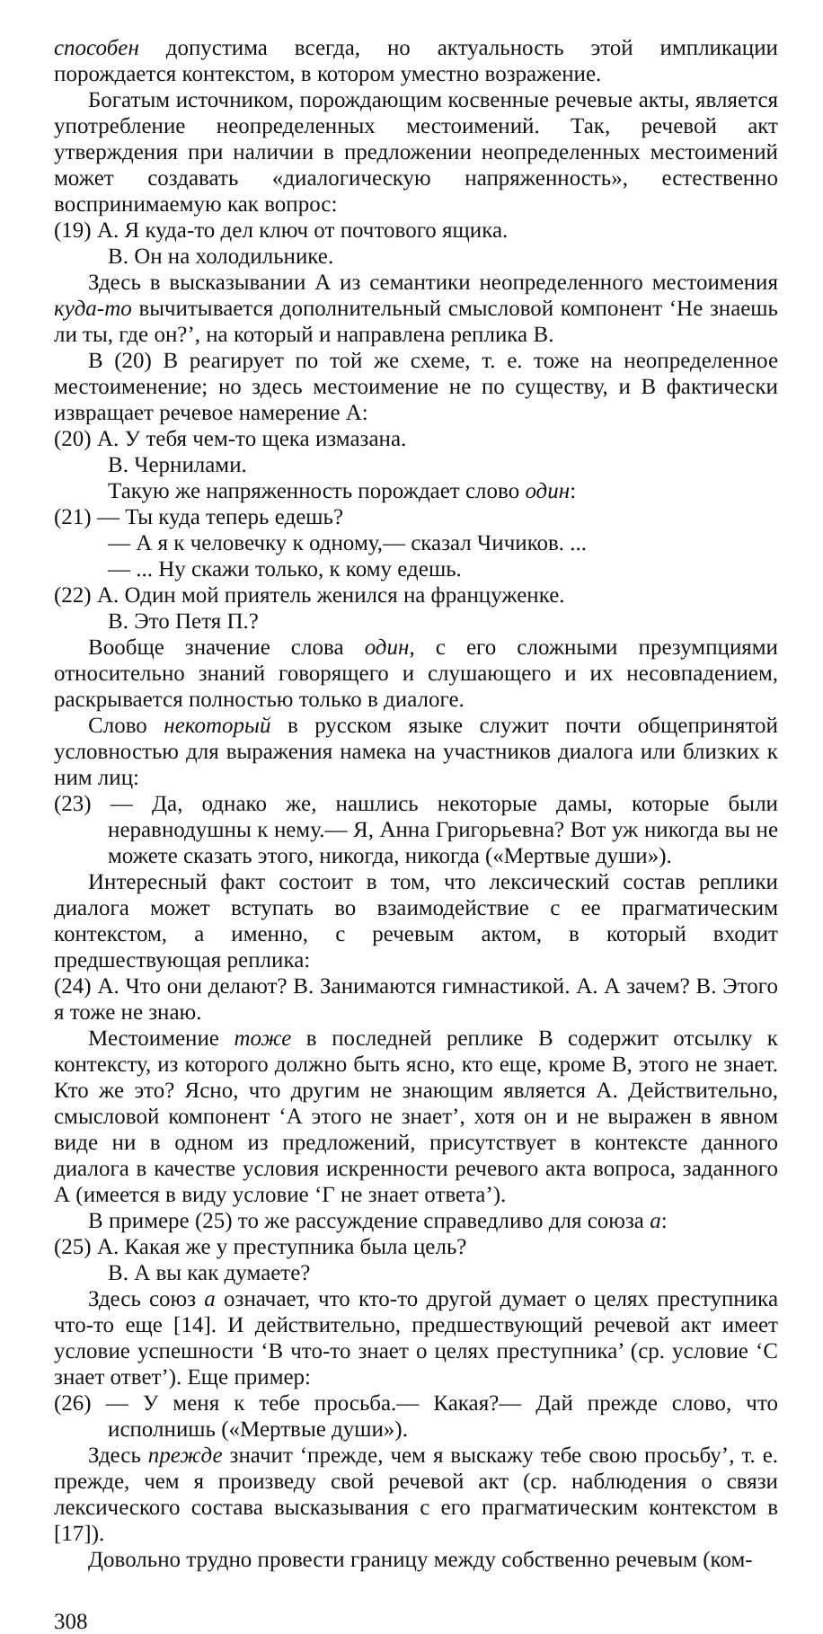способен допустима всегда, но актуальность этой импликации порождается контекстом, в котором уместно возражение.
Богатым источником, порождающим косвенные речевые акты, является употребление неопределенных местоимений. Так, речевой акт утверждения при наличии в предложении неопределенных местоимений может создавать «диалогическую напряженность», естественно воспринимаемую как вопрос:
(19) А. Я куда-то дел ключ от почтового ящика.
В. Он на холодильнике.
Здесь в высказывании А из семантики неопределенного местоимения куда-то вычитывается дополнительный смысловой компонент ‘Не знаешь ли ты, где он?’, на который и направлена реплика В.
В (20) В реагирует по той же схеме, т. е. тоже на неопределенное местоименение; но здесь местоимение не по существу, и В фактически извращает речевое намерение А:
(20) А. У тебя чем-то щека измазана.
В. Чернилами.
Такую же напряженность порождает слово один:
(21) — Ты куда теперь едешь?
— А я к человечку к одному,— сказал Чичиков. ...
— ... Ну скажи только, к кому едешь.
(22) А. Один мой приятель женился на француженке.
В. Это Петя П.?
Вообще значение слова один, с его сложными презумпциями относительно знаний говорящего и слушающего и их несовпадением, раскрывается полностью только в диалоге.
Слово некоторый в русском языке служит почти общепринятой условностью для выражения намека на участников диалога или близких к ним лиц:
(23) — Да, однако же, нашлись некоторые дамы, которые были неравнодушны к нему.— Я, Анна Григорьевна? Вот уж никогда вы не можете сказать этого, никогда, никогда («Мертвые души»).
Интересный факт состоит в том, что лексический состав реплики диалога может вступать во взаимодействие с ее прагматическим контекстом, а именно, с речевым актом, в который входит предшествующая реплика:
(24) А. Что они делают? В. Занимаются гимнастикой. А. А зачем? В. Этого я тоже не знаю.
Местоимение тоже в последней реплике В содержит отсылку к контексту, из которого должно быть ясно, кто еще, кроме В, этого не знает. Кто же это? Ясно, что другим не знающим является А. Действительно, смысловой компонент ‘А этого не знает’, хотя он и не выражен в явном виде ни в одном из предложений, присутствует в контексте данного диалога в качестве условия искренности речевого акта вопроса, заданного А (имеется в виду условие ‘Г не знает ответа’).
В примере (25) то же рассуждение справедливо для союза а:
(25) А. Какая же у преступника была цель?
В. А вы как думаете?
Здесь союз а означает, что кто-то другой думает о целях преступника что-то еще [14]. И действительно, предшествующий речевой акт имеет условие успешности ‘В что-то знает о целях преступника’ (ср. условие ‘С знает ответ’). Еще пример:
(26) — У меня к тебе просьба.— Какая?— Дай прежде слово, что исполнишь («Мертвые души»).
Здесь прежде значит ‘прежде, чем я выскажу тебе свою просьбу’, т. е. прежде, чем я произведу свой речевой акт (ср. наблюдения о связи лексического состава высказывания с его прагматическим контекстом в [17]).
Довольно трудно провести границу между собственно речевым (ком-
308